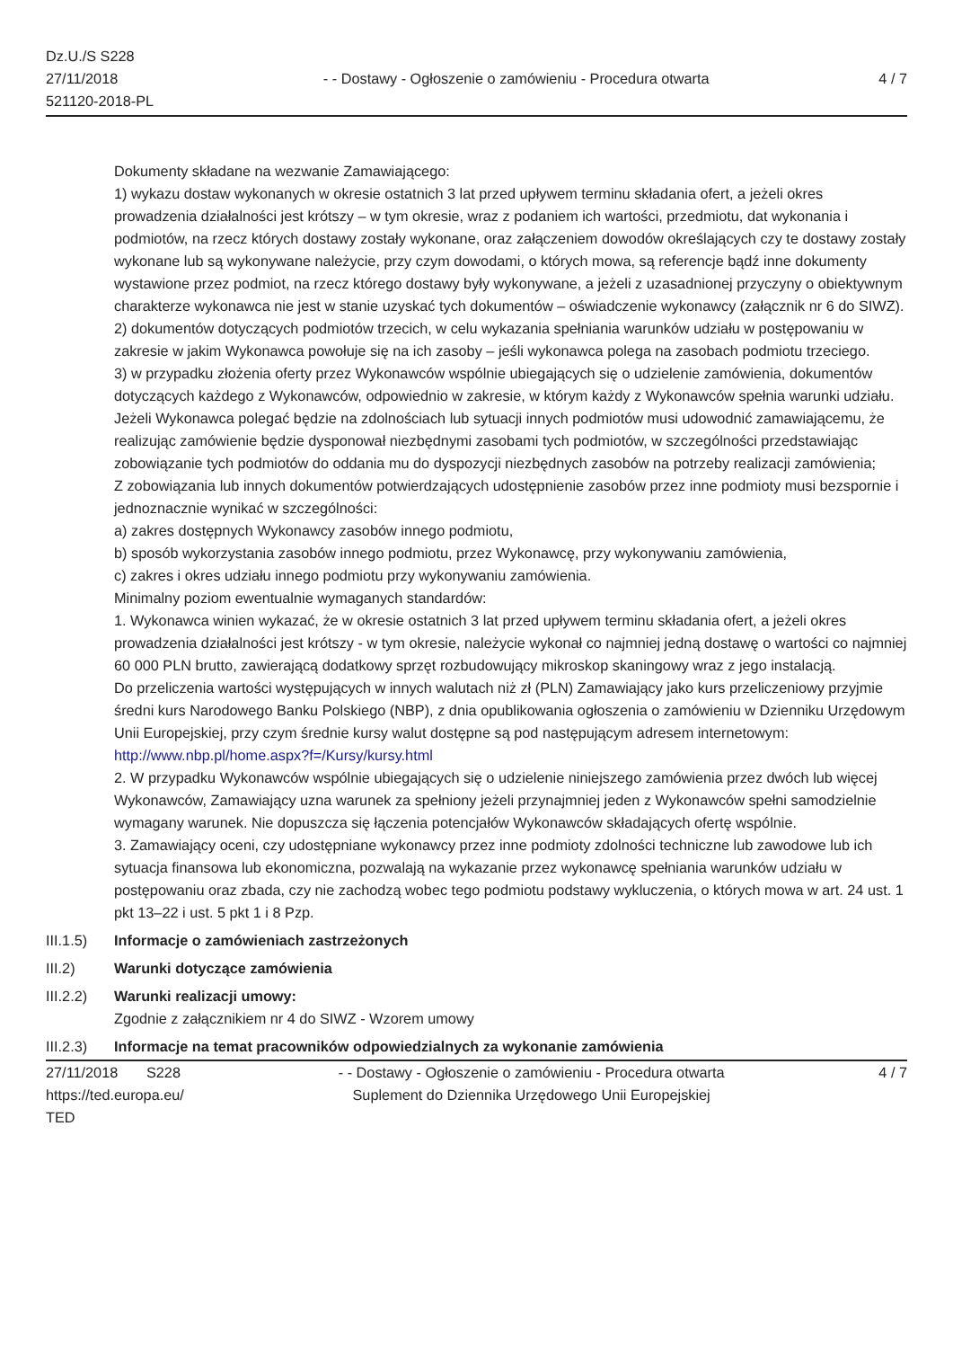Dz.U./S S228
27/11/2018
521120-2018-PL
- - Dostawy - Ogłoszenie o zamówieniu - Procedura otwarta
4 / 7
Dokumenty składane na wezwanie Zamawiającego:
1) wykazu dostaw wykonanych w okresie ostatnich 3 lat przed upływem terminu składania ofert, a jeżeli okres prowadzenia działalności jest krótszy – w tym okresie, wraz z podaniem ich wartości, przedmiotu, dat wykonania i podmiotów, na rzecz których dostawy zostały wykonane, oraz załączeniem dowodów określających czy te dostawy zostały wykonane lub są wykonywane należycie, przy czym dowodami, o których mowa, są referencje bądź inne dokumenty wystawione przez podmiot, na rzecz którego dostawy były wykonywane, a jeżeli z uzasadnionej przyczyny o obiektywnym charakterze wykonawca nie jest w stanie uzyskać tych dokumentów – oświadczenie wykonawcy (załącznik nr 6 do SIWZ).
2) dokumentów dotyczących podmiotów trzecich, w celu wykazania spełniania warunków udziału w postępowaniu w zakresie w jakim Wykonawca powołuje się na ich zasoby – jeśli wykonawca polega na zasobach podmiotu trzeciego.
3) w przypadku złożenia oferty przez Wykonawców wspólnie ubiegających się o udzielenie zamówienia, dokumentów dotyczących każdego z Wykonawców, odpowiednio w zakresie, w którym każdy z Wykonawców spełnia warunki udziału.
Jeżeli Wykonawca polegać będzie na zdolnościach lub sytuacji innych podmiotów musi udowodnić zamawiającemu, że realizując zamówienie będzie dysponował niezbędnymi zasobami tych podmiotów, w szczególności przedstawiając zobowiązanie tych podmiotów do oddania mu do dyspozycji niezbędnych zasobów na potrzeby realizacji zamówienia;
Z zobowiązania lub innych dokumentów potwierdzających udostępnienie zasobów przez inne podmioty musi bezspornie i jednoznacznie wynikać w szczególności:
a) zakres dostępnych Wykonawcy zasobów innego podmiotu,
b) sposób wykorzystania zasobów innego podmiotu, przez Wykonawcę, przy wykonywaniu zamówienia,
c) zakres i okres udziału innego podmiotu przy wykonywaniu zamówienia.
Minimalny poziom ewentualnie wymaganych standardów:
1. Wykonawca winien wykazać, że w okresie ostatnich 3 lat przed upływem terminu składania ofert, a jeżeli okres prowadzenia działalności jest krótszy - w tym okresie, należycie wykonał co najmniej jedną dostawę o wartości co najmniej 60 000 PLN brutto, zawierającą dodatkowy sprzęt rozbudowujący mikroskop skaningowy wraz z jego instalacją.
Do przeliczenia wartości występujących w innych walutach niż zł (PLN) Zamawiający jako kurs przeliczeniowy przyjmie średni kurs Narodowego Banku Polskiego (NBP), z dnia opublikowania ogłoszenia o zamówieniu w Dzienniku Urzędowym Unii Europejskiej, przy czym średnie kursy walut dostępne są pod następującym adresem internetowym: http://www.nbp.pl/home.aspx?f=/Kursy/kursy.html
2. W przypadku Wykonawców wspólnie ubiegających się o udzielenie niniejszego zamówienia przez dwóch lub więcej Wykonawców, Zamawiający uzna warunek za spełniony jeżeli przynajmniej jeden z Wykonawców spełni samodzielnie wymagany warunek. Nie dopuszcza się łączenia potencjałów Wykonawców składających ofertę wspólnie.
3. Zamawiający oceni, czy udostępniane wykonawcy przez inne podmioty zdolności techniczne lub zawodowe lub ich sytuacja finansowa lub ekonomiczna, pozwalają na wykazanie przez wykonawcę spełniania warunków udziału w postępowaniu oraz zbada, czy nie zachodzą wobec tego podmiotu podstawy wykluczenia, o których mowa w art. 24 ust. 1 pkt 13–22 i ust. 5 pkt 1 i 8 Pzp.
III.1.5)
Informacje o zamówieniach zastrzeżonych
III.2) Warunki dotyczące zamówienia
III.2.2)
Warunki realizacji umowy:
Zgodnie z załącznikiem nr 4 do SIWZ - Wzorem umowy
III.2.3)
Informacje na temat pracowników odpowiedzialnych za wykonanie zamówienia
27/11/2018 S228
https://ted.europa.eu/
TED
- - Dostawy - Ogłoszenie o zamówieniu - Procedura otwarta
Suplement do Dziennika Urzędowego Unii Europejskiej
4 / 7